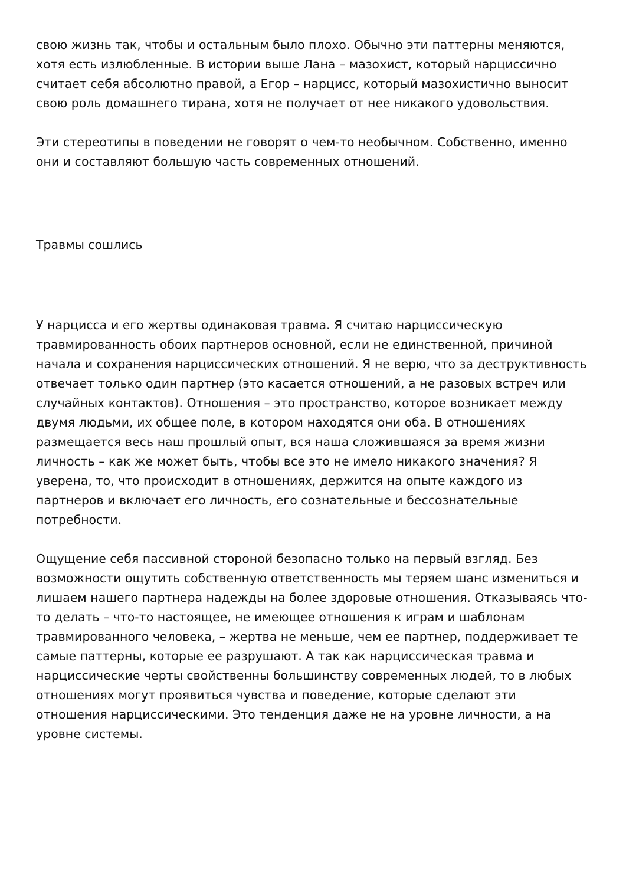свою жизнь так, чтобы и остальным было плохо. Обычно эти паттерны меняются, хотя есть излюбленные. В истории выше Лана – мазохист, который нарциссично считает себя абсолютно правой, а Егор – нарцисс, который мазохистично выносит свою роль домашнего тирана, хотя не получает от нее никакого удовольствия.
Эти стереотипы в поведении не говорят о чем-то необычном. Собственно, именно они и составляют большую часть современных отношений.
Травмы сошлись
У нарцисса и его жертвы одинаковая травма. Я считаю нарциссическую травмированность обоих партнеров основной, если не единственной, причиной начала и сохранения нарциссических отношений. Я не верю, что за деструктивность отвечает только один партнер (это касается отношений, а не разовых встреч или случайных контактов). Отношения – это пространство, которое возникает между двумя людьми, их общее поле, в котором находятся они оба. В отношениях размещается весь наш прошлый опыт, вся наша сложившаяся за время жизни личность – как же может быть, чтобы все это не имело никакого значения? Я уверена, то, что происходит в отношениях, держится на опыте каждого из партнеров и включает его личность, его сознательные и бессознательные потребности.
Ощущение себя пассивной стороной безопасно только на первый взгляд. Без возможности ощутить собственную ответственность мы теряем шанс измениться и лишаем нашего партнера надежды на более здоровые отношения. Отказываясь что-то делать – что-то настоящее, не имеющее отношения к играм и шаблонам травмированного человека, – жертва не меньше, чем ее партнер, поддерживает те самые паттерны, которые ее разрушают. А так как нарциссическая травма и нарциссические черты свойственны большинству современных людей, то в любых отношениях могут проявиться чувства и поведение, которые сделают эти отношения нарциссическими. Это тенденция даже не на уровне личности, а на уровне системы.